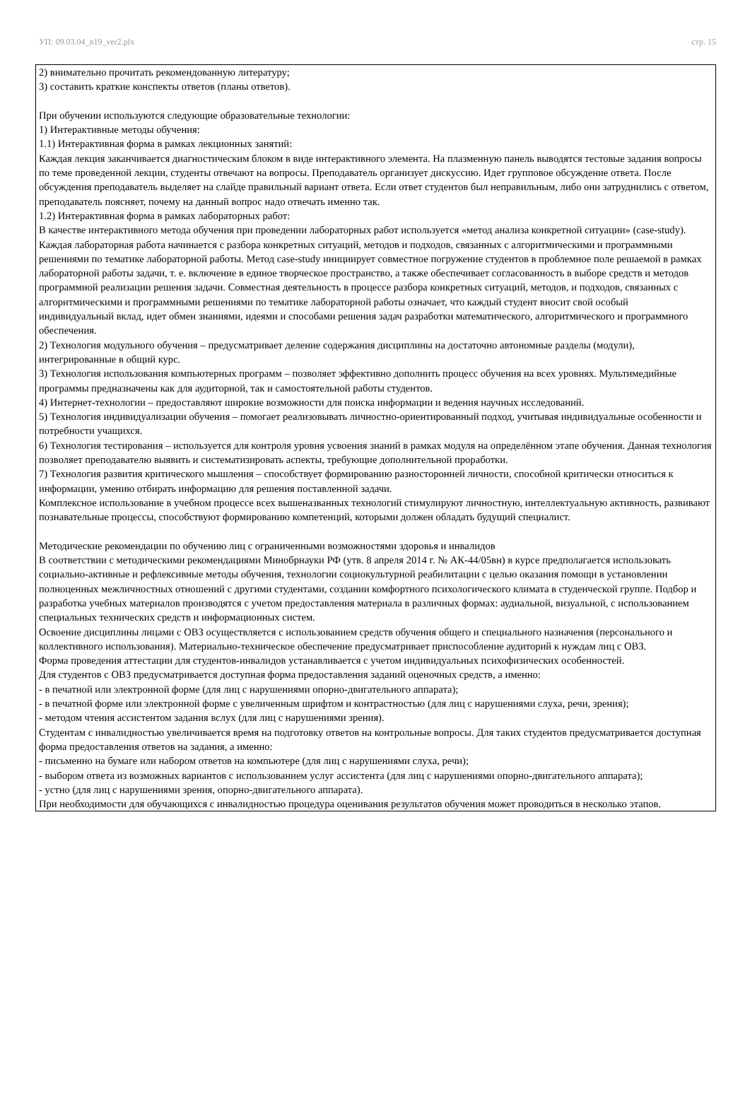УП: 09.03.04_n19_ver2.plx стр. 15
2) внимательно прочитать рекомендованную литературу;
3) составить краткие конспекты ответов (планы ответов).
При обучении используются следующие образовательные технологии:
1) Интерактивные методы обучения:
1.1) Интерактивная форма в рамках лекционных занятий:
Каждая лекция заканчивается диагностическим блоком в виде интерактивного элемента. На плазменную панель выводятся тестовые задания вопросы по теме проведенной лекции, студенты отвечают на вопросы. Преподаватель организует дискуссию. Идет групповое обсуждение ответа. После обсуждения преподаватель выделяет на слайде правильный вариант ответа. Если ответ студентов был неправильным, либо они затруднились с ответом, преподаватель поясняет, почему на данный вопрос надо отвечать именно так.
1.2) Интерактивная форма в рамках лабораторных работ:
В качестве интерактивного метода обучения при проведении лабораторных работ используется «метод анализа конкретной ситуации» (case-study). Каждая лабораторная работа начинается с разбора конкретных ситуаций, методов и подходов, связанных с алгоритмическими и программными решениями по тематике лабораторной работы. Метод case-study инициирует совместное погружение студентов в проблемное поле решаемой в рамках лабораторной работы задачи, т. е. включение в единое творческое пространство, а также обеспечивает согласованность в выборе средств и методов программной реализации решения задачи. Совместная деятельность в процессе разбора конкретных ситуаций, методов, и подходов, связанных с алгоритмическими и программными решениями по тематике лабораторной работы означает, что каждый студент вносит свой особый
индивидуальный вклад, идет обмен знаниями, идеями и способами решения задач разработки математического, алгоритмического и программного обеспечения.
2) Технология модульного обучения – предусматривает деление содержания дисциплины на достаточно автономные разделы (модули), интегрированные в общий курс.
3) Технология использования компьютерных программ – позволяет эффективно дополнить процесс обучения на всех уровнях. Мультимедийные программы предназначены как для аудиторной, так и самостоятельной работы студентов.
4) Интернет-технологии – предоставляют широкие возможности для поиска информации и ведения научных исследований.
5) Технология индивидуализации обучения – помогает реализовывать личностно-ориентированный подход, учитывая индивидуальные особенности и потребности учащихся.
6) Технология тестирования – используется для контроля уровня усвоения знаний в рамках модуля на определённом этапе обучения. Данная технология позволяет преподавателю выявить и систематизировать аспекты, требующие дополнительной проработки.
7) Технология развития критического мышления – способствует формированию разносторонней личности, способной критически относиться к информации, умению отбирать информацию для решения поставленной задачи.
Комплексное использование в учебном процессе всех вышеназванных технологий стимулируют личностную, интеллектуальную активность, развивают познавательные процессы, способствуют формированию компетенций, которыми должен обладать будущий специалист.
Методические рекомендации по обучению лиц с ограниченными возможностями здоровья и инвалидов
В соответствии с методическими рекомендациями Минобрнауки РФ (утв. 8 апреля 2014 г. № АК-44/05вн) в курсе предполагается использовать социально-активные и рефлексивные методы обучения, технологии социокультурной реабилитации с целью оказания помощи в установлении полноценных межличностных отношений с другими студентами, создании комфортного психологического климата в студенческой группе. Подбор и разработка учебных материалов производятся с учетом предоставления материала в различных формах: аудиальной, визуальной, с использованием специальных технических средств и информационных систем.
Освоение дисциплины лицами с ОВЗ осуществляется с использованием средств обучения общего и специального назначения (персонального и коллективного использования). Материально-техническое обеспечение предусматривает приспособление аудиторий к нуждам лиц с ОВЗ.
Форма проведения аттестации для студентов-инвалидов устанавливается с учетом индивидуальных психофизических особенностей.
Для студентов с ОВЗ предусматривается доступная форма предоставления заданий оценочных средств, а именно:
- в печатной или электронной форме (для лиц с нарушениями опорно-двигательного аппарата);
- в печатной форме или электронной форме с увеличенным шрифтом и контрастностью (для лиц с нарушениями слуха, речи, зрения);
- методом чтения ассистентом задания вслух (для лиц с нарушениями зрения).
Студентам с инвалидностью увеличивается время на подготовку ответов на контрольные вопросы. Для таких студентов предусматривается доступная форма предоставления ответов на задания, а именно:
- письменно на бумаге или набором ответов на компьютере (для лиц с нарушениями слуха, речи);
- выбором ответа из возможных вариантов с использованием услуг ассистента (для лиц с нарушениями опорно-двигательного аппарата);
- устно (для лиц с нарушениями зрения, опорно-двигательного аппарата).
При необходимости для обучающихся с инвалидностью процедура оценивания результатов обучения может проводиться в несколько этапов.